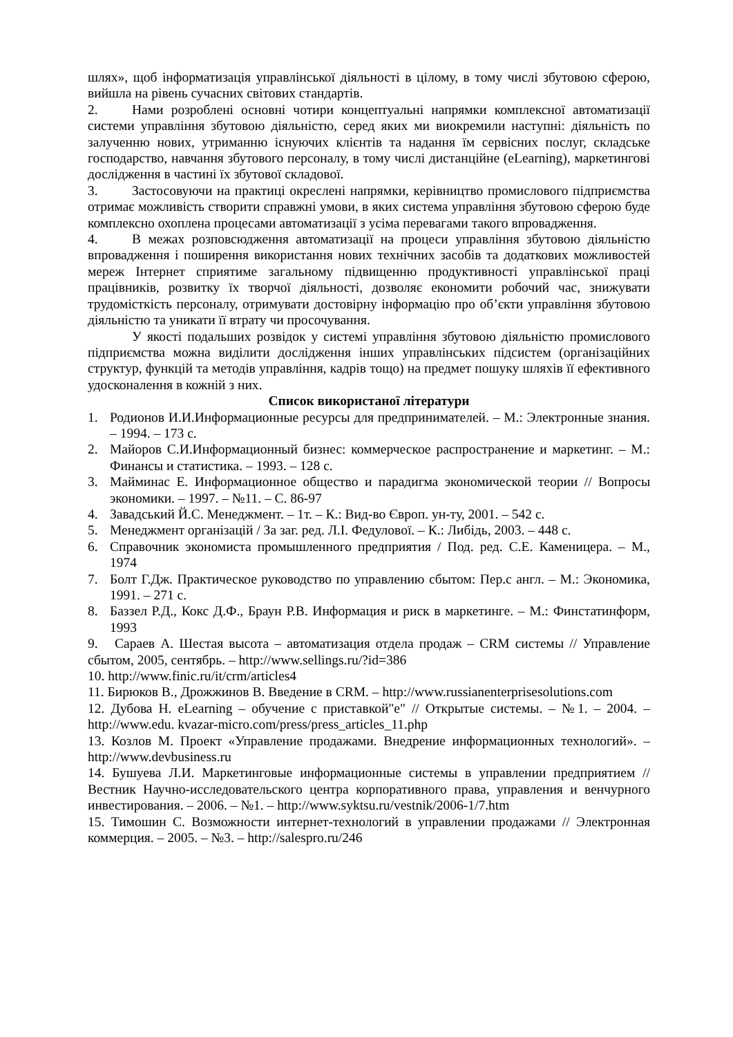шлях», щоб інформатизація управлінської діяльності в цілому, в тому числі збутовою сферою, вийшла на рівень сучасних світових стандартів.
2. Нами розроблені основні чотири концептуальні напрямки комплексної автоматизації системи управління збутовою діяльністю, серед яких ми виокремили наступні: діяльність по залученню нових, утриманню існуючих клієнтів та надання їм сервісних послуг, складське господарство, навчання збутового персоналу, в тому числі дистанційне (eLearning), маркетингові дослідження в частині їх збутової складової.
3. Застосовуючи на практиці окреслені напрямки, керівництво промислового підприємства отримає можливість створити справжні умови, в яких система управління збутовою сферою буде комплексно охоплена процесами автоматизації з усіма перевагами такого впровадження.
4. В межах розповсюдження автоматизації на процеси управління збутовою діяльністю впровадження і поширення використання нових технічних засобів та додаткових можливостей мереж Інтернет сприятиме загальному підвищенню продуктивності управлінської праці працівників, розвитку їх творчої діяльності, дозволяє економити робочий час, знижувати трудомісткість персоналу, отримувати достовірну інформацію про об’єкти управління збутовою діяльністю та уникати її втрату чи просочування.
У якості подальших розвідок у системі управління збутовою діяльністю промислового підприємства можна виділити дослідження інших управлінських підсистем (організаційних структур, функцій та методів управління, кадрів тощо) на предмет пошуку шляхів її ефективного удосконалення в кожній з них.
Список використаної літератури
1. Родионов И.И.Информационные ресурсы для предпринимателей. – М.: Электронные знания. – 1994. – 173 с.
2. Майоров С.И.Информационный бизнес: коммерческое распространение и маркетинг. – М.: Финансы и статистика. – 1993. – 128 с.
3. Майминас Е. Информационное общество и парадигма экономической теории // Вопросы экономики. – 1997. – №11. – С. 86-97
4. Завадський Й.С. Менеджмент. – 1т. – К.: Вид-во Європ. ун-ту, 2001. – 542 с.
5. Менеджмент організацій / За заг. ред. Л.І. Федулової. – К.: Либідь, 2003. – 448 с.
6. Справочник экономиста промышленного предприятия / Под. ред. С.Е. Каменицера. – М., 1974
7. Болт Г.Дж. Практическое руководство по управлению сбытом: Пер.с англ. – М.: Экономика, 1991. – 271 с.
8. Баззел Р.Д., Кокс Д.Ф., Браун Р.В. Информация и риск в маркетинге. – М.: Финстатинформ, 1993
9. Сараев А. Шестая высота – автоматизация отдела продаж – CRM системы // Управление сбытом, 2005, сентябрь. – http://www.sellings.ru/?id=386
10. http://www.finic.ru/it/crm/articles4
11. Бирюков В., Дрожжинов В. Введение в CRM. – http://www.russianenterprisesolutions.com
12. Дубова Н. eLearning – обучение с приставкой"е" // Открытые системы. – №1. – 2004. – http://www.edu. kvazar-micro.com/press/press_articles_11.php
13. Козлов М. Проект «Управление продажами. Внедрение информационных технологий». – http://www.devbusiness.ru
14. Бушуева Л.И. Маркетинговые информационные системы в управлении предприятием // Вестник Научно-исследовательского центра корпоративного права, управления и венчурного инвестирования. – 2006. – №1. – http://www.syktsu.ru/vestnik/2006-1/7.htm
15. Тимошин С. Возможности интернет-технологий в управлении продажами // Электронная коммерция. – 2005. – №3. – http://salespro.ru/246